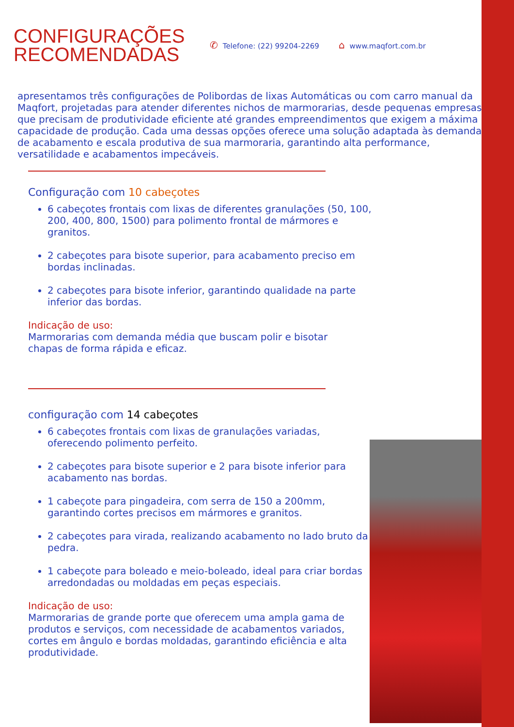CONFIGURAÇÕES RECOMENDADAS
✆ Telefone: (22) 99204-2269 ⌂ www.maqfort.com.br
apresentamos três configurações de Polibordas de lixas Automáticas ou com carro manual da Maqfort, projetadas para atender diferentes nichos de marmorarias, desde pequenas empresas que precisam de produtividade eficiente até grandes empreendimentos que exigem a máxima capacidade de produção. Cada uma dessas opções oferece uma solução adaptada às demandas de acabamento e escala produtiva de sua marmoraria, garantindo alta performance, versatilidade e acabamentos impecáveis.
Configuração com 10 cabeçotes
6 cabeçotes frontais com lixas de diferentes granulações (50, 100, 200, 400, 800, 1500) para polimento frontal de mármores e granitos.
2 cabeçotes para bisote superior, para acabamento preciso em bordas inclinadas.
2 cabeçotes para bisote inferior, garantindo qualidade na parte inferior das bordas.
Indicação de uso:
Marmorarias com demanda média que buscam polir e bisotar chapas de forma rápida e eficaz.
configuração com 14 cabeçotes
6 cabeçotes frontais com lixas de granulações variadas, oferecendo polimento perfeito.
2 cabeçotes para bisote superior e 2 para bisote inferior para acabamento nas bordas.
1 cabeçote para pingadeira, com serra de 150 a 200mm, garantindo cortes precisos em mármores e granitos.
2 cabeçotes para virada, realizando acabamento no lado bruto da pedra.
1 cabeçote para boleado e meio-boleado, ideal para criar bordas arredondadas ou moldadas em peças especiais.
Indicação de uso:
Marmorarias de grande porte que oferecem uma ampla gama de produtos e serviços, com necessidade de acabamentos variados, cortes em ângulo e bordas moldadas, garantindo eficiência e alta produtividade.